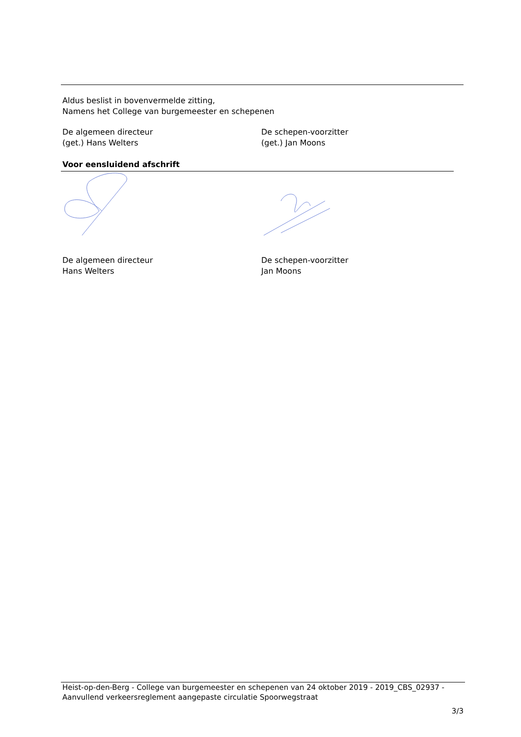Aldus beslist in bovenvermelde zitting,
Namens het College van burgemeester en schepenen
De algemeen directeur
(get.) Hans Welters
De schepen-voorzitter
(get.) Jan Moons
Voor eensluidend afschrift
De algemeen directeur
Hans Welters
De schepen-voorzitter
Jan Moons
Heist-op-den-Berg - College van burgemeester en schepenen van 24 oktober 2019 - 2019_CBS_02937 -
Aanvullend verkeersreglement aangepaste circulatie Spoorwegstraat
3/3